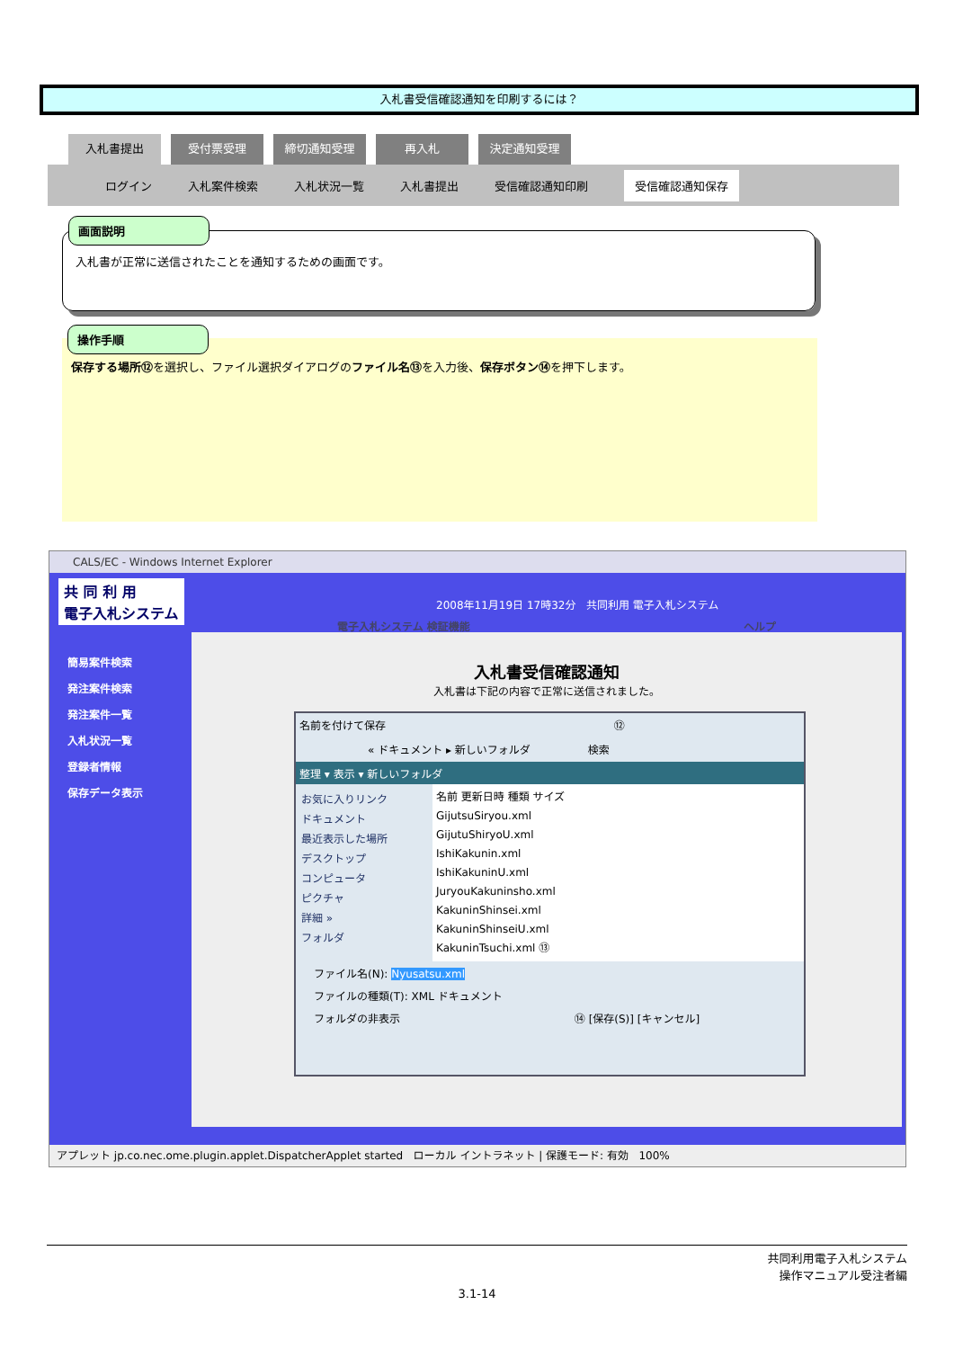入札書受信確認通知を印刷するには？
入札書提出 受付票受理 締切通知受理 再入札 決定通知受理
ログイン 入札案件検索 入札状況一覧 入札書提出 受信確認通知印刷 受信確認通知保存
入札書が正常に送信されたことを通知するための画面です。
画面説明
保存する場所⑫を選択し、ファイル選択ダイアログのファイル名⑬を入力後、保存ボタン⑭を押下します。
操作手順
CALS/EC - Windows Internet Explorer
共 同 利 用
電子入札システム
2008年11月19日 17時32分 共同利用 電子入札システム
電子入札システム 検証機能 ヘルプ
簡易案件検索
発注案件検索
発注案件一覧
入札状況一覧
登録者情報
保存データ表示
入札書受信確認通知
入札書は下記の内容で正常に送信されました。
名前を付けて保存 ⑫
« ドキュメント ▸ 新しいフォルダ 検索
整理 ▾ 表示 ▾ 新しいフォルダ
お気に入りリンク
ドキュメント
最近表示した場所
デスクトップ
コンピュータ
ピクチャ
詳細 »
フォルダ
名前 更新日時 種類 サイズ
GijutsuSiryou.xml
GijutuShiryoU.xml
IshiKakunin.xml
IshiKakuninU.xml
JuryouKakuninsho.xml
KakuninShinsei.xml
KakuninShinseiU.xml
KakuninTsuchi.xml ⑬
ファイル名(N): Nyusatsu.xml
ファイルの種類(T): XML ドキュメント
フォルダの非表示 ⑭ [保存(S)] [キャンセル]
アプレット jp.co.nec.ome.plugin.applet.DispatcherApplet started ローカル イントラネット | 保護モード: 有効 100%
共同利用電子入札システム
操作マニュアル受注者編
3.1-14